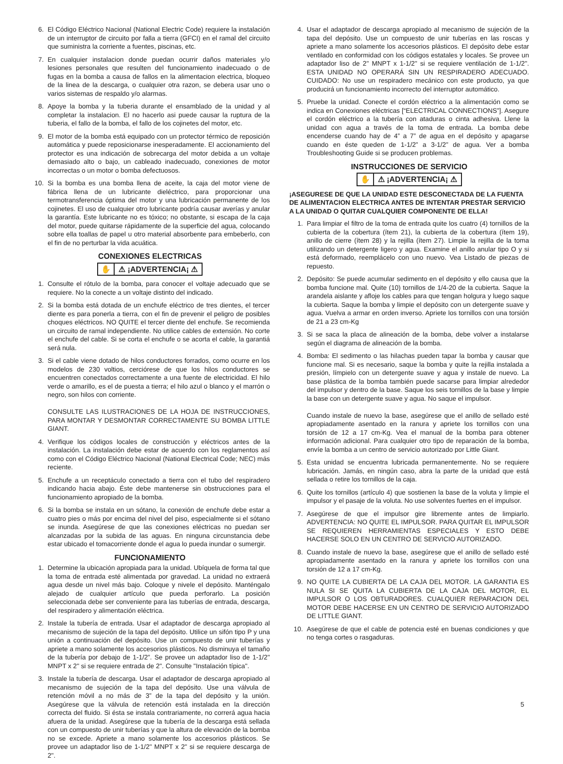6. El Código Eléctrico Nacional (National Electric Code) requiere la instalación de un interruptor de circuito por falla a tierra (GFCI) en el ramal del circuito que suministra la corriente a fuentes, piscinas, etc.
7. En cualquier instalacion donde puedan ocurrir daños materiales y/o lesiones personales que resulten del funcionamiento inadecuado o de fugas en la bomba a causa de fallos en la alimentacion electrica, bloqueo de la linea de la descarga, o cualquier otra razon, se debera usar uno o varios sistemas de respaldo y/o alarmas.
8. Apoye la bomba y la tuberia durante el ensamblado de la unidad y al completar la instalacion. El no hacerlo asi puede causar la ruptura de la tuberia, el fallo de la bomba, el fallo de los cojinetes del motor, etc.
9. El motor de la bomba está equipado con un protector térmico de reposición automática y puede reposicionarse inesperadamente. El accionamiento del protector es una indicación de sobrecarga del motor debida a un voltaje demasiado alto o bajo, un cableado inadecuado, conexiones de motor incorrectas o un motor o bomba defectuosos.
10. Si la bomba es una bomba llena de aceite, la caja del motor viene de fábrica llena de un lubricante dieléctrico, para proporcionar una termotransferencia óptima del motor y una lubricación permanente de los cojinetes. El uso de cualquier otro lubricante podría causar averías y anular la garantía. Este lubricante no es tóxico; no obstante, si escapa de la caja del motor, puede quitarse rápidamente de la superficie del agua, colocando sobre ella toallas de papel u otro material absorbente para embeberlo, con el fin de no perturbar la vida acuática.
CONEXIONES ELECTRICAS
✋ ⚠ ¡ADVERTENCIA¡ ⚠
1. Consulte el rótulo de la bomba, para conocer el voltaje adecuado que se requiere. No la conecte a un voltaje distinto del indicado.
2. Si la bomba está dotada de un enchufe eléctrico de tres dientes, el tercer diente es para ponerla a tierra, con el fin de prevenir el peligro de posibles choques eléctricos. NO QUITE el tercer diente del enchufe. Se recomienda un circuito de ramal independiente. No utilice cables de extensión. No corte el enchufe del cable. Si se corta el enchufe o se acorta el cable, la garantiá será nula.
3. Si el cable viene dotado de hilos conductores forrados, como ocurre en los modelos de 230 voltios, cerciórese de que los hilos conductores se encuentren conectados correctamente a una fuente de electricidad. El hilo verde o amarillo, es el de puesta a tierra; el hilo azul o blanco y el marrón o negro, son hilos con corriente.
CONSULTE LAS ILUSTRACIONES DE LA HOJA DE INSTRUCCIONES, PARA MONTAR Y DESMONTAR CORRECTAMENTE SU BOMBA LITTLE GIANT.
4. Verifique los códigos locales de construcción y eléctricos antes de la instalación. La instalación debe estar de acuerdo con los reglamentos así como con el Código Eléctrico Nacional (National Electrical Code; NEC) más reciente.
5. Enchufe a un receptáculo conectado a tierra con el tubo del respiradero indicando hacia abajo. Éste debe mantenerse sin obstrucciones para el funcionamiento apropiado de la bomba.
6. Si la bomba se instala en un sótano, la conexión de enchufe debe estar a cuatro pies o más por encima del nivel del piso, especialmente si el sótano se inunda. Asegúrese de que las conexiones eléctricas no puedan ser alcanzadas por la subida de las aguas. En ninguna circunstancia debe estar ubicado el tomacorriente donde el agua lo pueda inundar o sumergir.
FUNCIONAMIENTO
1. Determine la ubicación apropiada para la unidad. Ubíquela de forma tal que la toma de entrada esté alimentada por gravedad. La unidad no extraerá agua desde un nivel más bajo. Coloque y nivele el depósito. Manténgalo alejado de cualquier artículo que pueda perforarlo. La posición seleccionada debe ser conveniente para las tuberías de entrada, descarga, del respiradero y alimentación eléctrica.
2. Instale la tubería de entrada. Usar el adaptador de descarga apropiado al mecanismo de sujeción de la tapa del depósito. Utilice un sifón tipo P y una unión a continuación del depósito. Use un compuesto de unir tuberías y apriete a mano solamente los accesorios plásticos. No disminuya el tamaño de la tubería por debajo de 1-1/2”. Se provee un adaptador liso de 1-1/2" MNPT x 2" si se requiere entrada de 2". Consulte "Instalación típica".
3. Instale la tubería de descarga. Usar el adaptador de descarga apropiado al mecanismo de sujeción de la tapa del depósito. Use una válvula de retención móvil a no más de 3” de la tapa del depósito y la unión. Asegúrese que la válvula de retención está instalada en la dirección correcta del fluido. Si ésta se instala contrariamente, no correrá agua hacia afuera de la unidad. Asegúrese que la tubería de la descarga está sellada con un compuesto de unir tuberías y que la altura de elevación de la bomba no se excede. Apriete a mano solamente los accesorios plásticos. Se provee un adaptador liso de 1-1/2" MNPT x 2" si se requiere descarga de 2".
4. Usar el adaptador de descarga apropiado al mecanismo de sujeción de la tapa del depósito. Use un compuesto de unir tuberías en las roscas y apriete a mano solamente los accesorios plásticos. El depósito debe estar ventilado en conformidad con los códigos estatales y locales. Se provee un adaptador liso de 2" MNPT x 1-1/2" si se requiere ventilación de 1-1/2". ESTA UNIDAD NO OPERARÁ SIN UN RESPIRADERO ADECUADO. CUIDADO: No use un respiradero mecánico con este producto, ya que producirá un funcionamiento incorrecto del interruptor automático.
5. Pruebe la unidad. Conecte el cordón eléctrico a la alimentación como se indica en Conexiones eléctricas [“ELECTRICAL CONNECTIONS”]. Asegure el cordón eléctrico a la tubería con ataduras o cinta adhesiva. Llene la unidad con agua a través de la toma de entrada. La bomba debe encenderse cuando hay de 4” a 7” de agua en el depósito y apagarse cuando en éste queden de 1-1/2” a 3-1/2” de agua. Ver a bomba Troubleshooting Guide si se producen problemas.
INSTRUCCIONES DE SERVICIO
✋ ⚠ ¡ADVERTENCIA¡ ⚠
¡ASEGURESE DE QUE LA UNIDAD ESTE DESCONECTADA DE LA FUENTA DE ALIMENTACION ELECTRICA ANTES DE INTENTAR PRESTAR SERVICIO A LA UNIDAD O QUITAR CUALQUIER COMPONENTE DE ELLA!
1. Para limpiar el filtro de la toma de entrada quite los cuatro (4) tornillos de la cubierta de la cobertura (ítem 21), la cubierta de la cobertura (ítem 19), anillo de cierre (ítem 28) y la rejilla (ítem 27). Limpie la rejilla de la toma utilizando un detergente ligero y agua. Examine el anillo anular tipo O y si está deformado, reemplácelo con uno nuevo. Vea Listado de piezas de repuesto.
2. Depósito: Se puede acumular sedimento en el depósito y ello causa que la bomba funcione mal. Quite (10) tornillos de 1/4-20 de la cubierta. Saque la arandela aislante y afloje los cables para que tengan holgura y luego saque la cubierta. Saque la bomba y limpie el depósito con un detergente suave y agua. Vuelva a armar en orden inverso. Apriete los tornillos con una torsión de 21 a 23 cm-Kg
3. Si se saca la placa de alineación de la bomba, debe volver a instalarse según el diagrama de alineación de la bomba.
4. Bomba: El sedimento o las hilachas pueden tapar la bomba y causar que funcione mal. Si es necesario, saque la bomba y quite la rejilla instalada a presión, límpielo con un detergente suave y agua y instale de nuevo. La base plástica de la bomba también puede sacarse para limpiar alrededor del impulsor y dentro de la base. Saque los seis tornillos de la base y limpie la base con un detergente suave y agua. No saque el impulsor.
Cuando instale de nuevo la base, asegúrese que el anillo de sellado esté apropiadamente asentado en la ranura y apriete los tornillos con una torsión de 12 a 17 cm-Kg. Vea el manual de la bomba para obtener información adicional. Para cualquier otro tipo de reparación de la bomba, envíe la bomba a un centro de servicio autorizado por Little Giant.
5. Esta unidad se encuentra lubricada permanentemente. No se requiere lubricación. Jamás, en ningún caso, abra la parte de la unidad que está sellada o retire los tornillos de la caja.
6. Quite los tornillos (artículo 4) que sostienen la base de la voluta y limpie el impulsor y el pasaje de la voluta. No use solventes fuertes en el impulsor.
7. Asegúrese de que el impulsor gire libremente antes de limpiarlo. ADVERTENCIA: NO QUITE EL IMPULSOR. PARA QUITAR EL IMPULSOR SE REQUIEREN HERRAMIENTAS ESPECIALES Y ESTO DEBE HACERSE SOLO EN UN CENTRO DE SERVICIO AUTORIZADO.
8. Cuando instale de nuevo la base, asegúrese que el anillo de sellado esté apropiadamente asentado en la ranura y apriete los tornillos con una torsión de 12 a 17 cm-Kg.
9. NO QUITE LA CUBIERTA DE LA CAJA DEL MOTOR. LA GARANTIA ES NULA SI SE QUITA LA CUBIERTA DE LA CAJA DEL MOTOR, EL IMPULSOR O LOS OBTURADORES. CUALQUIER REPARACION DEL MOTOR DEBE HACERSE EN UN CENTRO DE SERVICIO AUTORIZADO DE LITTLE GIANT.
10. Asegúrese de que el cable de potencia esté en buenas condiciones y que no tenga cortes o rasgaduras.
5